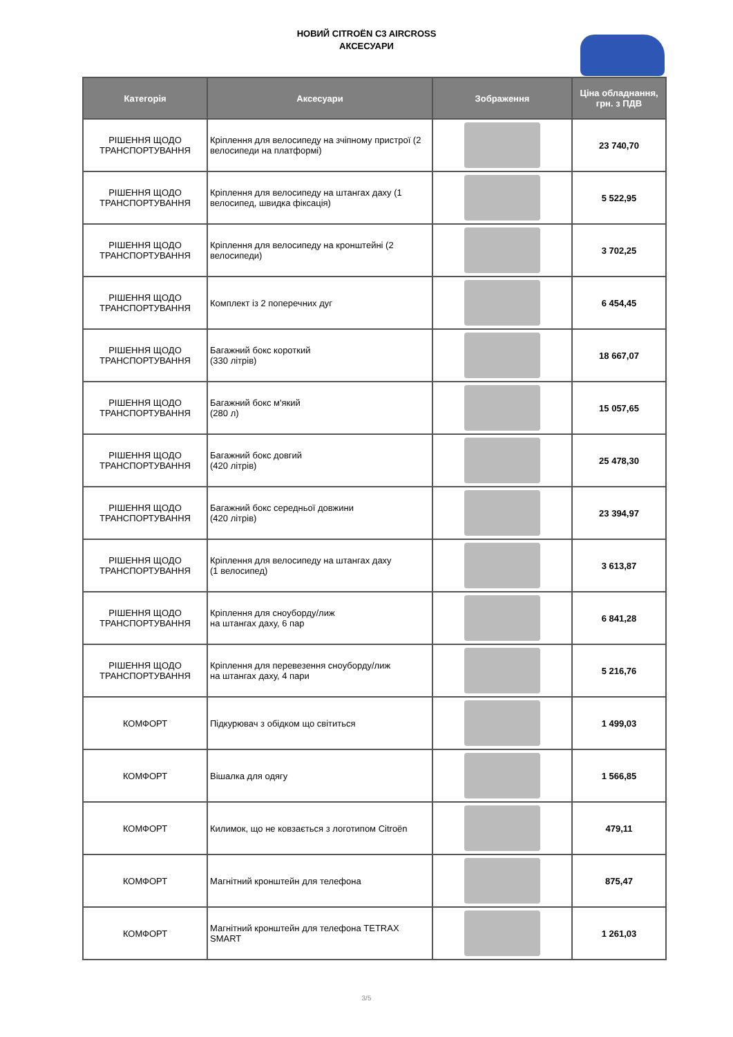НОВИЙ CITROЁN C3 AIRCROSS
АКСЕСУАРИ
| Категорія | Аксесуари | Зображення | Ціна обладнання, грн. з ПДВ |
| --- | --- | --- | --- |
| РІШЕННЯ ЩОДО ТРАНСПОРТУВАННЯ | Кріплення для велосипеду на зчіпному пристрої (2 велосипеди на платформі) | | 23 740,70 |
| РІШЕННЯ ЩОДО ТРАНСПОРТУВАННЯ | Кріплення для велосипеду на штангах даху (1 велосипед, швидка фіксація) | | 5 522,95 |
| РІШЕННЯ ЩОДО ТРАНСПОРТУВАННЯ | Кріплення для велосипеду на кронштейні (2 велосипеди) | | 3 702,25 |
| РІШЕННЯ ЩОДО ТРАНСПОРТУВАННЯ | Комплект із 2 поперечних дуг | | 6 454,45 |
| РІШЕННЯ ЩОДО ТРАНСПОРТУВАННЯ | Багажний бокс короткий (330 літрів) | | 18 667,07 |
| РІШЕННЯ ЩОДО ТРАНСПОРТУВАННЯ | Багажний бокс м'який (280 л) | | 15 057,65 |
| РІШЕННЯ ЩОДО ТРАНСПОРТУВАННЯ | Багажний бокс довгий (420 літрів) | | 25 478,30 |
| РІШЕННЯ ЩОДО ТРАНСПОРТУВАННЯ | Багажний бокс середньої довжини (420 літрів) | | 23 394,97 |
| РІШЕННЯ ЩОДО ТРАНСПОРТУВАННЯ | Кріплення для велосипеду на штангах даху (1 велосипед) | | 3 613,87 |
| РІШЕННЯ ЩОДО ТРАНСПОРТУВАННЯ | Кріплення для сноуборду/лиж на штангах даху, 6 пар | | 6 841,28 |
| РІШЕННЯ ЩОДО ТРАНСПОРТУВАННЯ | Кріплення для перевезення сноуборду/лиж на штангах даху, 4 пари | | 5 216,76 |
| КОМФОРТ | Підкурювач з обідком що світиться | | 1 499,03 |
| КОМФОРТ | Вішалка для одягу | | 1 566,85 |
| КОМФОРТ | Килимок, що не ковзається з логотипом Citroën | | 479,11 |
| КОМФОРТ | Магнітний кронштейн для телефона | | 875,47 |
| КОМФОРТ | Магнітний кронштейн для телефона TETRAX SMART | | 1 261,03 |
3/5